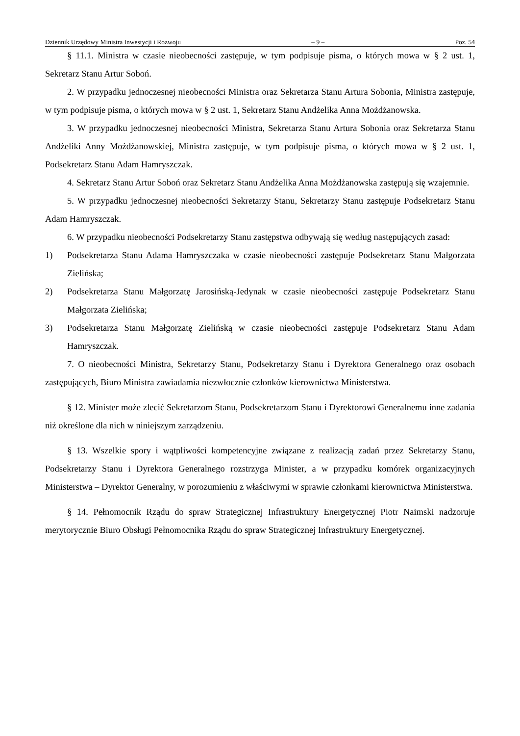Dziennik Urzędowy Ministra Inwestycji i Rozwoju – 9 – Poz. 54
§ 11.1. Ministra w czasie nieobecności zastępuje, w tym podpisuje pisma, o których mowa w § 2 ust. 1, Sekretarz Stanu Artur Soboń.
2. W przypadku jednoczesnej nieobecności Ministra oraz Sekretarza Stanu Artura Sobonia, Ministra zastępuje, w tym podpisuje pisma, o których mowa w § 2 ust. 1, Sekretarz Stanu Andżelika Anna Możdżanowska.
3. W przypadku jednoczesnej nieobecności Ministra, Sekretarza Stanu Artura Sobonia oraz Sekretarza Stanu Andżeliki Anny Możdżanowskiej, Ministra zastępuje, w tym podpisuje pisma, o których mowa w § 2 ust. 1, Podsekretarz Stanu Adam Hamryszczak.
4. Sekretarz Stanu Artur Soboń oraz Sekretarz Stanu Andżelika Anna Możdżanowska zastępują się wzajemnie.
5. W przypadku jednoczesnej nieobecności Sekretarzy Stanu, Sekretarzy Stanu zastępuje Podsekretarz Stanu Adam Hamryszczak.
6. W przypadku nieobecności Podsekretarzy Stanu zastępstwa odbywają się według następujących zasad:
1) Podsekretarza Stanu Adama Hamryszczaka w czasie nieobecności zastępuje Podsekretarz Stanu Małgorzata Zielińska;
2) Podsekretarza Stanu Małgorzatę Jarosińską-Jedynak w czasie nieobecności zastępuje Podsekretarz Stanu Małgorzata Zielińska;
3) Podsekretarza Stanu Małgorzatę Zielińską w czasie nieobecności zastępuje Podsekretarz Stanu Adam Hamryszczak.
7. O nieobecności Ministra, Sekretarzy Stanu, Podsekretarzy Stanu i Dyrektora Generalnego oraz osobach zastępujących, Biuro Ministra zawiadamia niezwłocznie członków kierownictwa Ministerstwa.
§ 12. Minister może zlecić Sekretarzom Stanu, Podsekretarzom Stanu i Dyrektorowi Generalnemu inne zadania niż określone dla nich w niniejszym zarządzeniu.
§ 13. Wszelkie spory i wątpliwości kompetencyjne związane z realizacją zadań przez Sekretarzy Stanu, Podsekretarzy Stanu i Dyrektora Generalnego rozstrzyga Minister, a w przypadku komórek organizacyjnych Ministerstwa – Dyrektor Generalny, w porozumieniu z właściwymi w sprawie członkami kierownictwa Ministerstwa.
§ 14. Pełnomocnik Rządu do spraw Strategicznej Infrastruktury Energetycznej Piotr Naimski nadzoruje merytorycznie Biuro Obsługi Pełnomocnika Rządu do spraw Strategicznej Infrastruktury Energetycznej.